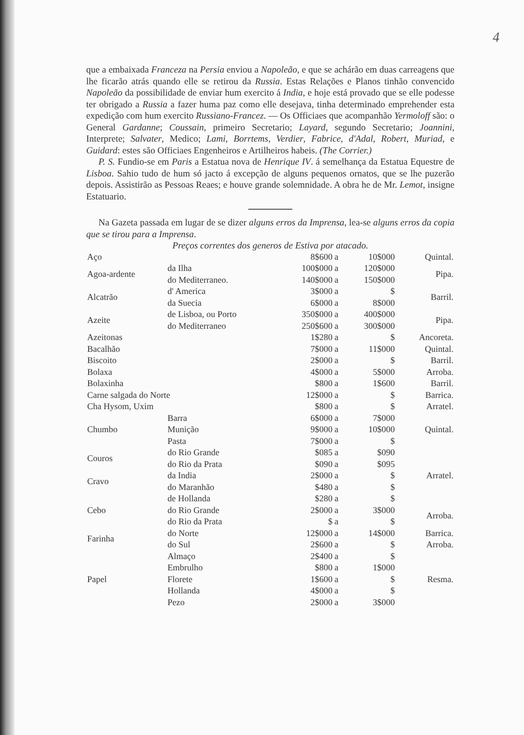4
que a embaixada Franceza na Persia enviou a Napoleão, e que se achárão em duas carreagens que lhe ficarão atrás quando elle se retirou da Russia. Estas Relações e Planos tinhão convencido Napoleão da possibilidade de enviar hum exercito á India, e hoje está provado que se elle podesse ter obrigado a Russia a fazer huma paz como elle desejava, tinha determinado emprehender esta expedição com hum exercito Russiano-Francez. — Os Officiaes que acompanhão Yermoloff são: o General Gardanne; Coussain, primeiro Secretario; Layard, segundo Secretario; Joannini, Interprete; Salvater, Medico; Lami, Borrtems, Verdier, Fabrice, d'Adal, Robert, Muriad, e Guidard: estes são Officiaes Engenheiros e Artilheiros habeis. (The Corrier.)
P. S. Fundio-se em Paris a Estatua nova de Henrique IV. á semelhança da Estatua Equestre de Lisboa. Sahio tudo de hum só jacto á excepção de alguns pequenos ornatos, que se lhe puzerão depois. Assistirão as Pessoas Reaes; e houve grande solemnidade. A obra he de Mr. Lemot, insigne Estatuario.
Na Gazeta passada em lugar de se dizer alguns erros da Imprensa, lea-se alguns erros da copia que se tirou para a Imprensa.
Preços correntes dos generos de Estiva por atacado.
| Aço | | 8$600 | a | 10$000 | Quintal. |
| Agoa-ardente | da Ilha | 100$000 | a | 120$000 | Pipa. |
| | do Mediterraneo. | 140$000 | a | 150$000 | |
| Alcatrão | d' America | 3$000 | a | $ | Barril. |
| | da Suecia | 6$000 | a | 8$000 | |
| Azeite | de Lisboa, ou Porto | 350$000 | a | 400$000 | Pipa. |
| | do Mediterraneo | 250$600 | a | 300$000 | |
| Azeitonas | | 1$280 | a | $ | Ancoreta. |
| Bacalhão | | 7$000 | a | 11$000 | Quintal. |
| Biscoito | | 2$000 | a | $ | Barril. |
| Bolaxa | | 4$000 | a | 5$000 | Arroba. |
| Bolaxinha | | $800 | a | 1$600 | Barril. |
| Carne salgada do Norte | | 12$000 | a | $ | Barrica. |
| Cha Hysom, Uxim | | $800 | a | $ | Arratel. |
| Chumbo | Barra | 6$000 | a | 7$000 | Quintal. |
| | Munição | 9$000 | a | 10$000 | |
| | Pasta | 7$000 | a | $ | |
| Couros | do Rio Grande | $085 | a | $090 | Arratel. |
| | do Rio da Prata | $090 | a | $095 | |
| Cravo | da India | 2$000 | a | $ | |
| | do Maranhão | $480 | a | $ | |
| Cebo | de Hollanda | $280 | a | $ | |
| | do Rio Grande | 2$000 | a | 3$000 | Arroba. |
| | do Rio da Prata | $ | a | $ | |
| Farinha | do Norte | 12$000 | a | 14$000 | Barrica. |
| | do Sul | 2$600 | a | $ | Arroba. |
| Papel | Almaço | 2$400 | a | $ | Resma. |
| | Embrulho | $800 | a | 1$000 | |
| | Florete | 1$600 | a | $ | |
| | Hollanda | 4$000 | a | $ | |
| | Pezo | 2$000 | a | 3$000 | |